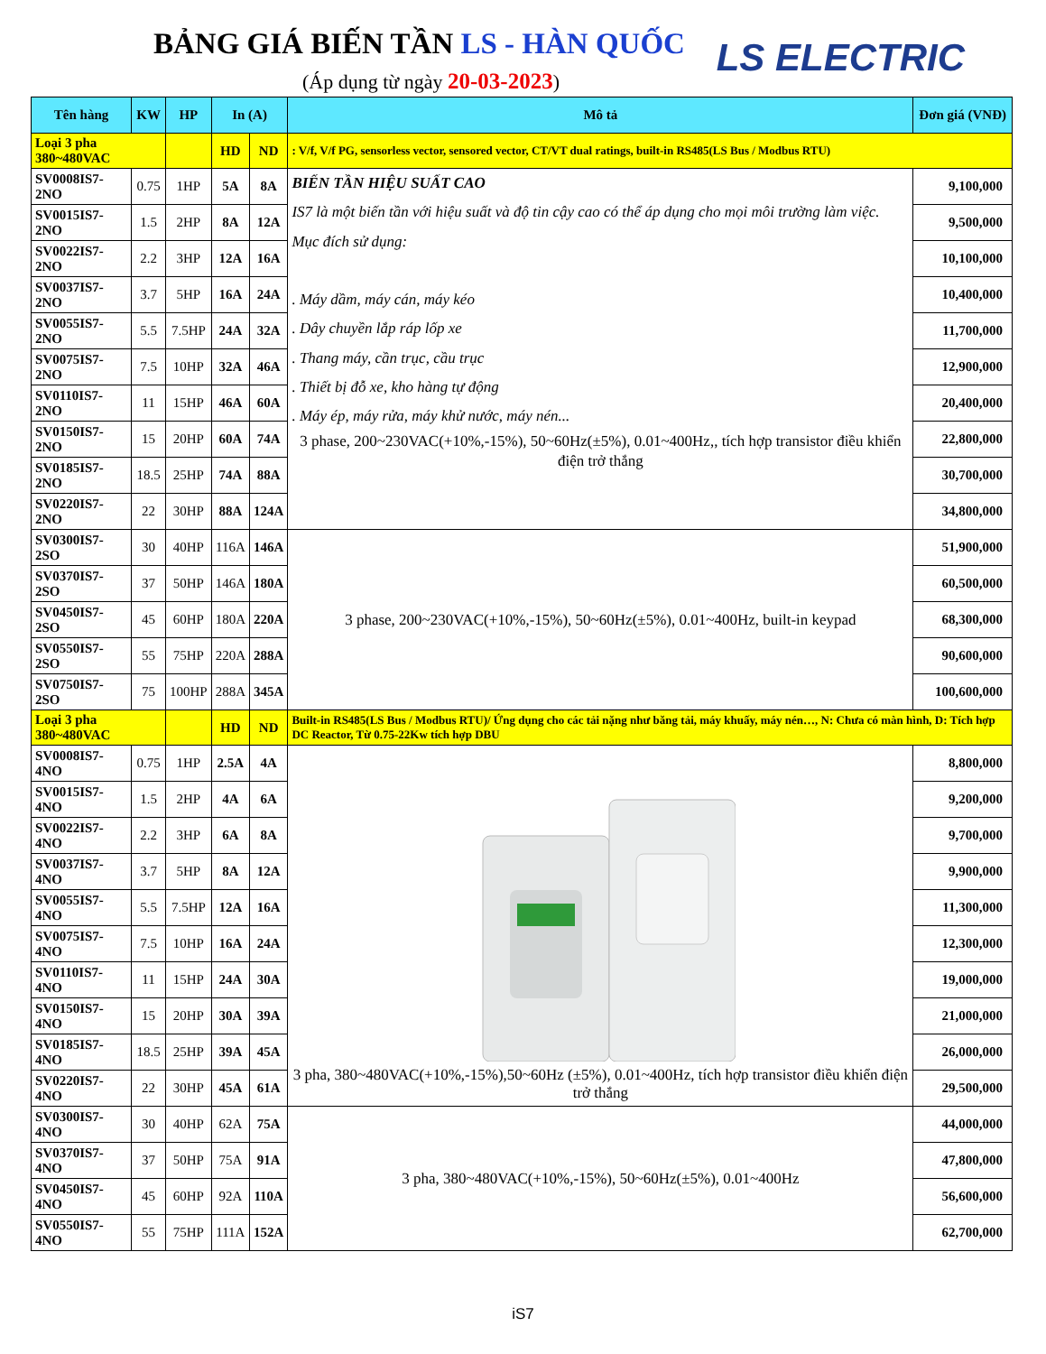BẢNG GIÁ BIẾN TẦN LS - HÀN QUỐC
(Áp dụng từ ngày 20-03-2023) LS ELECTRIC
| Tên hàng | KW | HP | In (A) | | Mô tả | Đơn giá (VNĐ) |
| --- | --- | --- | --- | --- | --- | --- |
| Loại 3 pha 380~480VAC | | | HD | ND | : V/f, V/f PG, sensorless vector, sensored vector, CT/VT dual ratings, built-in RS485(LS Bus / Modbus RTU) | |
| SV0008IS7-2NO | 0.75 | 1HP | 5A | 8A | BIẾN TẦN HIỆU SUẤT CAO IS7 là một biến tần với hiệu suất và độ tin cậy cao có thể áp dụng cho mọi môi trường làm việc. Mục đích sử dụng: . Máy dầm, máy cán, máy kéo . Dây chuyền lắp ráp lốp xe . Thang máy, cần trục, cầu trục . Thiết bị đỗ xe, kho hàng tự động . Máy ép, máy rửa, máy khử nước, máy nén... 3 phase, 200~230VAC(+10%,-15%), 50~60Hz(±5%), 0.01~400Hz,, tích hợp transistor điều khiển điện trở thắng | 9,100,000 |
| SV0015IS7-2NO | 1.5 | 2HP | 8A | 12A | | 9,500,000 |
| SV0022IS7-2NO | 2.2 | 3HP | 12A | 16A | | 10,100,000 |
| SV0037IS7-2NO | 3.7 | 5HP | 16A | 24A | | 10,400,000 |
| SV0055IS7-2NO | 5.5 | 7.5HP | 24A | 32A | | 11,700,000 |
| SV0075IS7-2NO | 7.5 | 10HP | 32A | 46A | | 12,900,000 |
| SV0110IS7-2NO | 11 | 15HP | 46A | 60A | | 20,400,000 |
| SV0150IS7-2NO | 15 | 20HP | 60A | 74A | | 22,800,000 |
| SV0185IS7-2NO | 18.5 | 25HP | 74A | 88A | | 30,700,000 |
| SV0220IS7-2NO | 22 | 30HP | 88A | 124A | | 34,800,000 |
| SV0300IS7-2SO | 30 | 40HP | 116A | 146A | 3 phase, 200~230VAC(+10%,-15%), 50~60Hz(±5%), 0.01~400Hz, built-in keypad | 51,900,000 |
| SV0370IS7-2SO | 37 | 50HP | 146A | 180A | | 60,500,000 |
| SV0450IS7-2SO | 45 | 60HP | 180A | 220A | | 68,300,000 |
| SV0550IS7-2SO | 55 | 75HP | 220A | 288A | | 90,600,000 |
| SV0750IS7-2SO | 75 | 100HP | 288A | 345A | | 100,600,000 |
| Loại 3 pha 380~480VAC | | | HD | ND | Built-in RS485(LS Bus / Modbus RTU)/ Ứng dụng cho các tải nặng như băng tải, máy khuấy, máy nén…, N: Chưa có màn hình, D: Tích hợp DC Reactor, Từ 0.75-22Kw tích hợp DBU | |
| SV0008IS7-4NO | 0.75 | 1HP | 2.5A | 4A | 3 pha, 380~480VAC(+10%,-15%),50~60Hz (±5%), 0.01~400Hz, tích hợp transistor điều khiển điện trở thắng | 8,800,000 |
| SV0015IS7-4NO | 1.5 | 2HP | 4A | 6A | | 9,200,000 |
| SV0022IS7-4NO | 2.2 | 3HP | 6A | 8A | | 9,700,000 |
| SV0037IS7-4NO | 3.7 | 5HP | 8A | 12A | | 9,900,000 |
| SV0055IS7-4NO | 5.5 | 7.5HP | 12A | 16A | | 11,300,000 |
| SV0075IS7-4NO | 7.5 | 10HP | 16A | 24A | | 12,300,000 |
| SV0110IS7-4NO | 11 | 15HP | 24A | 30A | | 19,000,000 |
| SV0150IS7-4NO | 15 | 20HP | 30A | 39A | | 21,000,000 |
| SV0185IS7-4NO | 18.5 | 25HP | 39A | 45A | | 26,000,000 |
| SV0220IS7-4NO | 22 | 30HP | 45A | 61A | | 29,500,000 |
| SV0300IS7-4NO | 30 | 40HP | 62A | 75A | 3 pha, 380~480VAC(+10%,-15%), 50~60Hz(±5%), 0.01~400Hz | 44,000,000 |
| SV0370IS7-4NO | 37 | 50HP | 75A | 91A | | 47,800,000 |
| SV0450IS7-4NO | 45 | 60HP | 92A | 110A | | 56,600,000 |
| SV0550IS7-4NO | 55 | 75HP | 111A | 152A | | 62,700,000 |
iS7